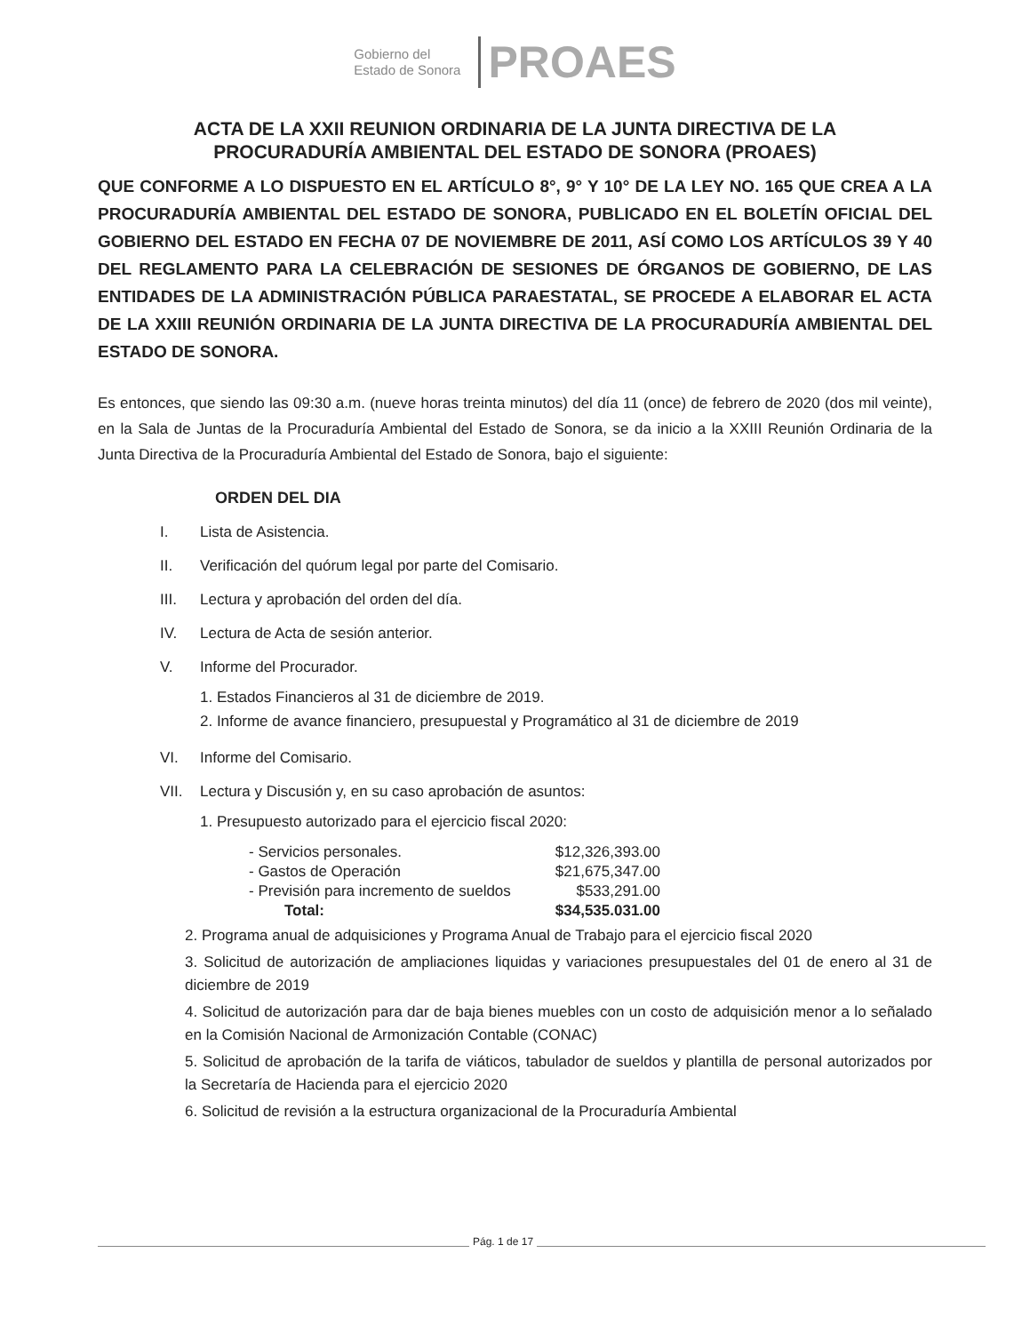Gobierno del
Estado de Sonora
PROAES
ACTA DE LA XXII REUNION ORDINARIA DE LA JUNTA DIRECTIVA DE LA
PROCURADURÍA AMBIENTAL DEL ESTADO DE SONORA (PROAES)
QUE CONFORME A LO DISPUESTO EN EL ARTÍCULO 8°, 9° Y 10° DE LA LEY NO. 165 QUE CREA A LA PROCURADURÍA AMBIENTAL DEL ESTADO DE SONORA, PUBLICADO EN EL BOLETÍN OFICIAL DEL GOBIERNO DEL ESTADO EN FECHA 07 DE NOVIEMBRE DE 2011, ASÍ COMO LOS ARTÍCULOS 39 Y 40 DEL REGLAMENTO PARA LA CELEBRACIÓN DE SESIONES DE ÓRGANOS DE GOBIERNO, DE LAS ENTIDADES DE LA ADMINISTRACIÓN PÚBLICA PARAESTATAL, SE PROCEDE A ELABORAR EL ACTA DE LA XXIII REUNIÓN ORDINARIA DE LA JUNTA DIRECTIVA DE LA PROCURADURÍA AMBIENTAL DEL ESTADO DE SONORA.
Es entonces, que siendo las 09:30 a.m. (nueve horas treinta minutos) del día 11 (once) de febrero de 2020 (dos mil veinte), en la Sala de Juntas de la Procuraduría Ambiental del Estado de Sonora, se da inicio a la XXIII Reunión Ordinaria de la Junta Directiva de la Procuraduría Ambiental del Estado de Sonora, bajo el siguiente:
ORDEN DEL DIA
I. Lista de Asistencia.
II. Verificación del quórum legal por parte del Comisario.
III. Lectura y aprobación del orden del día.
IV. Lectura de Acta de sesión anterior.
V. Informe del Procurador.
1. Estados Financieros al 31 de diciembre de 2019.
2. Informe de avance financiero, presupuestal y Programático al 31 de diciembre de 2019
VI. Informe del Comisario.
VII. Lectura y Discusión y, en su caso aprobación de asuntos:
1. Presupuesto autorizado para el ejercicio fiscal 2020:
| - Servicios personales. | $12,326,393.00 |
| - Gastos de Operación | $21,675,347.00 |
| - Previsión para incremento de sueldos | $533,291.00 |
| Total: | $34,535.031.00 |
2. Programa anual de adquisiciones y Programa Anual de Trabajo para el ejercicio fiscal 2020
3. Solicitud de autorización de ampliaciones liquidas y variaciones presupuestales del 01 de enero al 31 de diciembre de 2019
4. Solicitud de autorización para dar de baja bienes muebles con un costo de adquisición menor a lo señalado en la Comisión Nacional de Armonización Contable (CONAC)
5. Solicitud de aprobación de la tarifa de viáticos, tabulador de sueldos y plantilla de personal autorizados por la Secretaría de Hacienda para el ejercicio 2020
6. Solicitud de revisión a la estructura organizacional de la Procuraduría Ambiental
Pág. 1 de 17